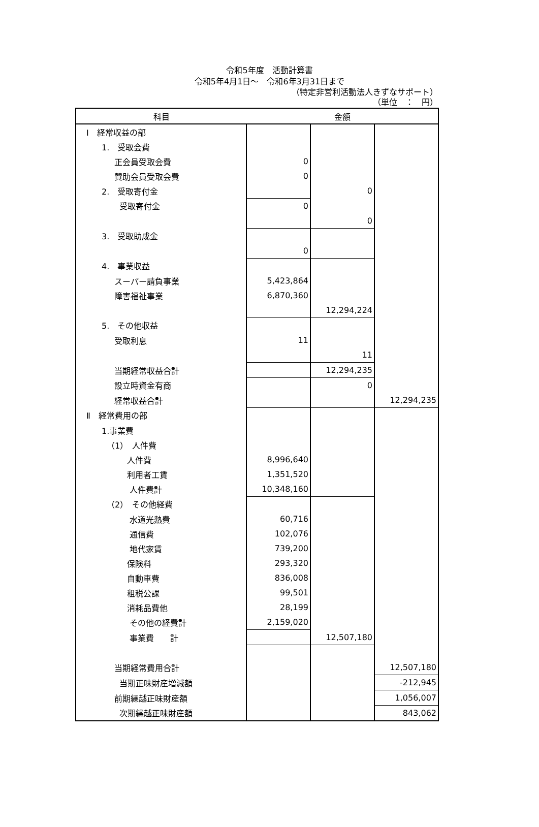令和5年度　活動計算書
令和5年4月1日～　令和6年3月31日まで
（特定非営利活動法人きずなサポート）
（単位　：　円）
| 科目 | 金額 | | |
| --- | --- | --- | --- |
| Ⅰ 経常収益の部 | | | |
| 1. 受取会費 | | | |
| 正会員受取会費 | 0 | | |
| 賛助会員受取会費 | 0 | | |
| 2. 受取寄付金 | | 0 | |
| 受取寄付金 | 0 | | |
| | | 0 | |
| 3. 受取助成金 | | | |
| | 0 | | |
| 4. 事業収益 | | | |
| スーパー請負事業 | 5,423,864 | | |
| 障害福祉事業 | 6,870,360 | | |
| | | 12,294,224 | |
| 5. その他収益 | | | |
| 受取利息 | 11 | | |
| | | 11 | |
| 当期経常収益合計 | | 12,294,235 | |
| 設立時資金有商 | | 0 | |
| 経常収益合計 | | | 12,294,235 |
| Ⅱ 経常費用の部 | | | |
| 1.事業費 | | | |
| （1） 人件費 | | | |
| 人件費 | 8,996,640 | | |
| 利用者工賃 | 1,351,520 | | |
| 人件費計 | 10,348,160 | | |
| （2） その他経費 | | | |
| 水道光熱費 | 60,716 | | |
| 通信費 | 102,076 | | |
| 地代家賃 | 739,200 | | |
| 保険料 | 293,320 | | |
| 自動車費 | 836,008 | | |
| 租税公課 | 99,501 | | |
| 消耗品費他 | 28,199 | | |
| その他の経費計 | 2,159,020 | | |
| 事業費 計 | | 12,507,180 | |
| 当期経常費用合計 | | | 12,507,180 |
| 当期正味財産増減額 | | | -212,945 |
| 前期繰越正味財産額 | | | 1,056,007 |
| 次期繰越正味財産額 | | | 843,062 |